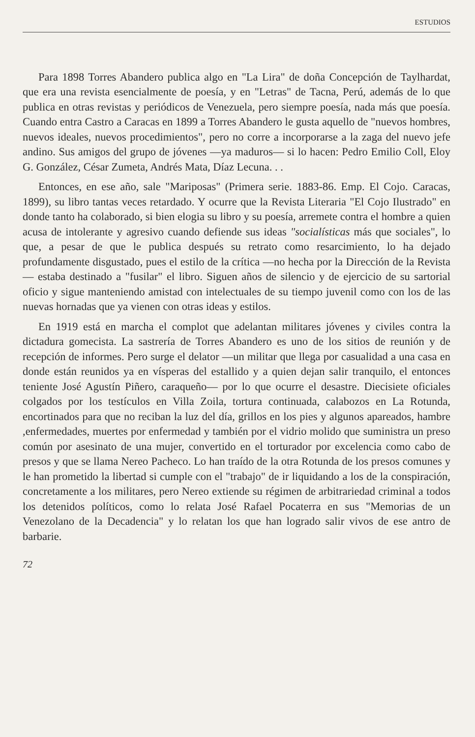ESTUDIOS
Para 1898 Torres Abandero publica algo en "La Lira" de doña Concepción de Taylhardat, que era una revista esencialmente de poesía, y en "Letras" de Tacna, Perú, además de lo que publica en otras revistas y periódicos de Venezuela, pero siempre poesía, nada más que poesía. Cuando entra Castro a Caracas en 1899 a Torres Abandero le gusta aquello de "nuevos hombres, nuevos ideales, nuevos procedimientos", pero no corre a incorporarse a la zaga del nuevo jefe andino. Sus amigos del grupo de jóvenes —ya maduros— si lo hacen: Pedro Emilio Coll, Eloy G. González, César Zumeta, Andrés Mata, Díaz Lecuna. . .
Entonces, en ese año, sale "Mariposas" (Primera serie. 1883-86. Emp. El Cojo. Caracas, 1899), su libro tantas veces retardado. Y ocurre que la Revista Literaria "El Cojo Ilustrado" en donde tanto ha colaborado, si bien elogia su libro y su poesía, arremete contra el hombre a quien acusa de intolerante y agresivo cuando defiende sus ideas "socialísticas más que sociales", lo que, a pesar de que le publica después su retrato como resarcimiento, lo ha dejado profundamente disgustado, pues el estilo de la crítica —no hecha por la Dirección de la Revista— estaba destinado a "fusilar" el libro. Siguen años de silencio y de ejercicio de su sartorial oficio y sigue manteniendo amistad con intelectuales de su tiempo juvenil como con los de las nuevas hornadas que ya vienen con otras ideas y estilos.
En 1919 está en marcha el complot que adelantan militares jóvenes y civiles contra la dictadura gomecista. La sastrería de Torres Abandero es uno de los sitios de reunión y de recepción de informes. Pero surge el delator —un militar que llega por casualidad a una casa en donde están reunidos ya en vísperas del estallido y a quien dejan salir tranquilo, el entonces teniente José Agustín Piñero, caraqueño— por lo que ocurre el desastre. Diecisiete oficiales colgados por los testículos en Villa Zoila, tortura continuada, calabozos en La Rotunda, encortinados para que no reciban la luz del día, grillos en los pies y algunos apareados, hambre ,enfermedades, muertes por enfermedad y también por el vidrio molido que suministra un preso común por asesinato de una mujer, convertido en el torturador por excelencia como cabo de presos y que se llama Nereo Pacheco. Lo han traído de la otra Rotunda de los presos comunes y le han prometido la libertad si cumple con el "trabajo" de ir liquidando a los de la conspiración, concretamente a los militares, pero Nereo extiende su régimen de arbitrariedad criminal a todos los detenidos políticos, como lo relata José Rafael Pocaterra en sus "Memorias de un Venezolano de la Decadencia" y lo relatan los que han logrado salir vivos de ese antro de barbarie.
72